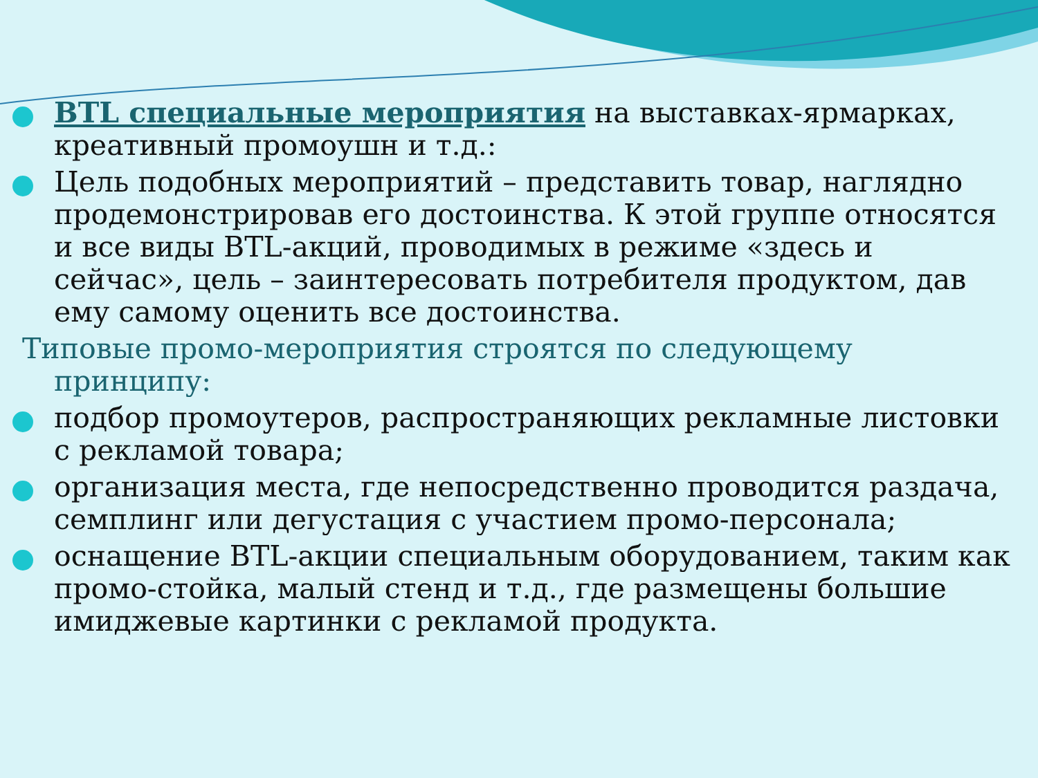BTL специальные мероприятия на выставках-ярмарках, креативный промоушн и т.д.:
Цель подобных мероприятий – представить товар, наглядно продемонстрировав его достоинства. К этой группе относятся и все виды BTL-акций, проводимых в режиме «здесь и сейчас», цель – заинтересовать потребителя продуктом, дав ему самому оценить все достоинства.
Типовые промо-мероприятия строятся по следующему
принципу:
подбор промоутеров, распространяющих рекламные листовки с рекламой товара;
организация места, где непосредственно проводится раздача, семплинг или дегустация с участием промо-персонала;
оснащение BTL-акции специальным оборудованием, таким как промо-стойка, малый стенд и т.д., где размещены большие имиджевые картинки с рекламой продукта.